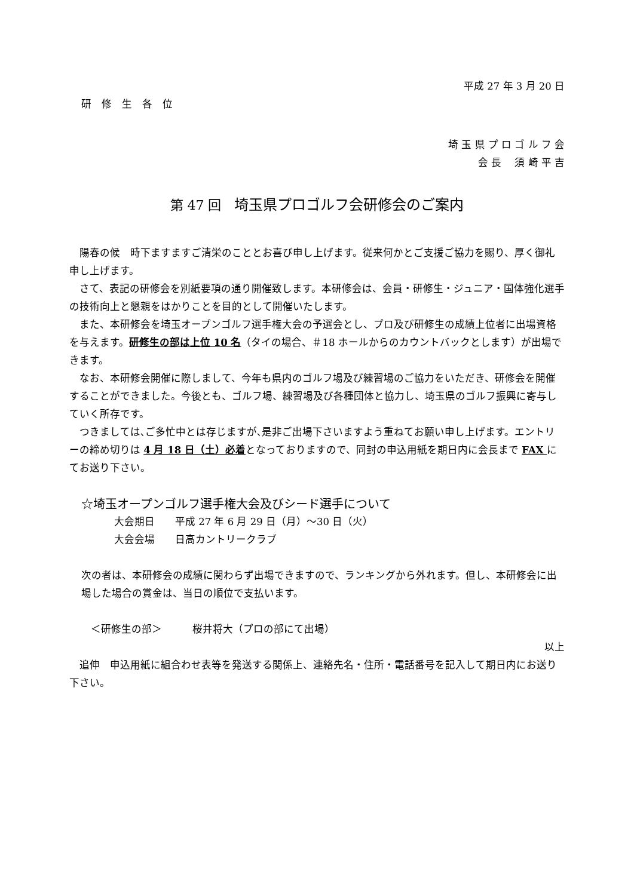平成 27 年 3 月 20 日
研　修　生　各　位
埼 玉 県 プ ロ ゴ ル フ 会
会 長　 須 崎 平 吉
第 47 回　埼玉県プロゴルフ会研修会のご案内
陽春の候　時下ますますご清栄のこととお喜び申し上げます。従来何かとご支援ご協力を賜り、厚く御礼申し上げます。
さて、表記の研修会を別紙要項の通り開催致します。本研修会は、会員・研修生・ジュニア・国体強化選手の技術向上と懇親をはかりことを目的として開催いたします。
また、本研修会を埼玉オープンゴルフ選手権大会の予選会とし、プロ及び研修生の成績上位者に出場資格を与えます。研修生の部は上位 10 名（タイの場合、＃18 ホールからのカウントバックとします）が出場できます。
なお、本研修会開催に際しまして、今年も県内のゴルフ場及び練習場のご協力をいただき、研修会を開催することができました。今後とも、ゴルフ場、練習場及び各種団体と協力し、埼玉県のゴルフ振興に寄与していく所存です。
つきましては､ご多忙中とは存じますが､是非ご出場下さいますよう重ねてお願い申し上げます。エントリーの締め切りは 4 月 18 日（土）必着となっておりますので、同封の申込用紙を期日内に会長まで FAX にてお送り下さい。
☆埼玉オープンゴルフ選手権大会及びシード選手について
大会期日　　平成 27 年 6 月 29 日（月）～30 日（火）
大会会場　　日高カントリークラブ
次の者は、本研修会の成績に関わらず出場できますので、ランキングから外れます。但し、本研修会に出場した場合の賞金は、当日の順位で支払います。
＜研修生の部＞　　　桜井将大（プロの部にて出場）
以上
追伸　申込用紙に組合わせ表等を発送する関係上、連絡先名・住所・電話番号を記入して期日内にお送り下さい。